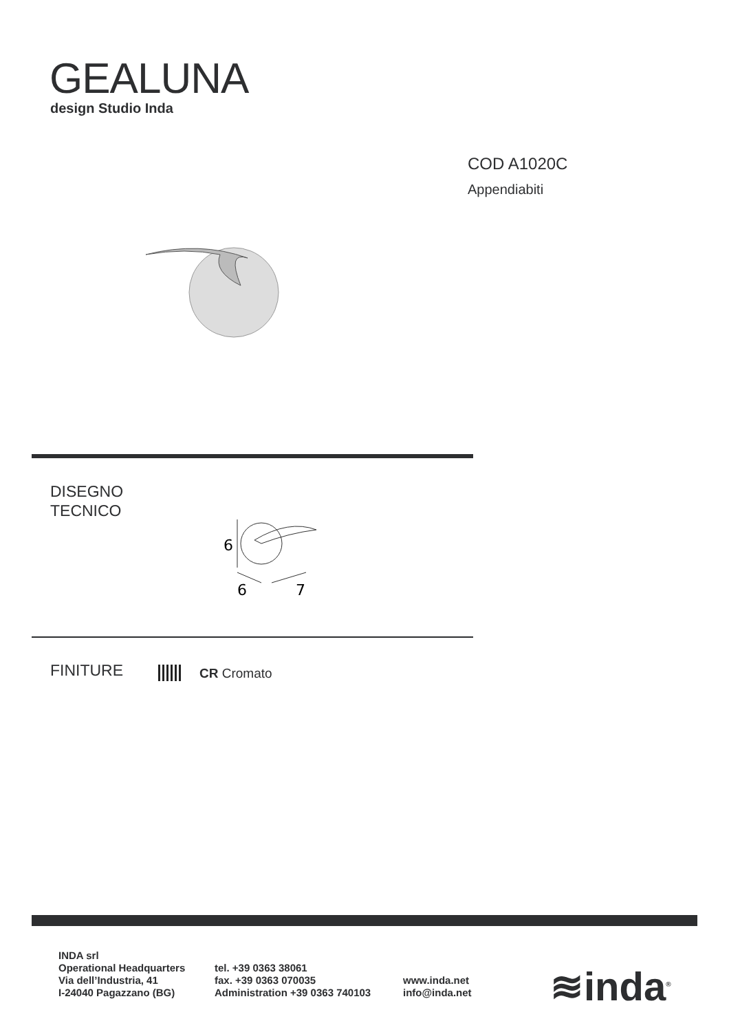GEALUNA
design Studio Inda
COD A1020C
Appendiabiti
DISEGNO
TECNICO
6
6
7
FINITURE CR Cromato
INDA srl
Operational Headquarters
Via dell’Industria, 41
I-24040 Pagazzano (BG)
tel. +39 0363 38061
fax. +39 0363 070035
Administration +39 0363 740103
www.inda.net
info@inda.net
≋inda<sup>®</sup>